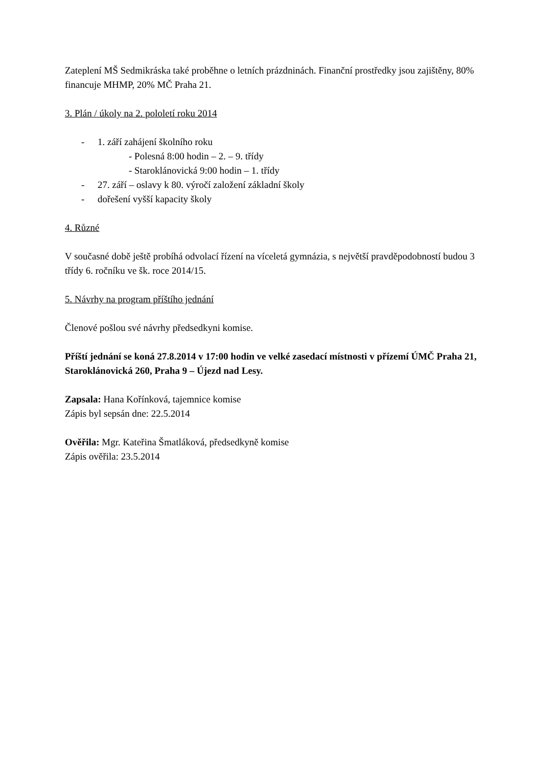Zateplení MŠ Sedmikráska také proběhne o letních prázdninách. Finanční prostředky jsou zajištěny, 80% financuje MHMP, 20% MČ Praha 21.
3. Plán / úkoly na 2. pololetí roku 2014
- 1. září zahájení školního roku
- Polesná 8:00 hodin – 2. – 9. třídy
- Staroklánovická 9:00 hodin – 1. třídy
- 27. září – oslavy k 80. výročí založení základní školy
- dořešení vyšší kapacity školy
4. Různé
V současné době ještě probíhá odvolací řízení na víceletá gymnázia, s největší pravděpodobností budou 3 třídy 6. ročníku ve šk. roce 2014/15.
5. Návrhy na program příštího jednání
Členové pošlou své návrhy předsedkyni komise.
Příští jednání se koná 27.8.2014 v 17:00 hodin ve velké zasedací místnosti v přízemí ÚMČ Praha 21, Staroklánovická 260, Praha 9 – Újezd nad Lesy.
Zapsala: Hana Kořínková, tajemnice komise
Zápis byl sepsán dne: 22.5.2014
Ověřila: Mgr. Kateřina Šmatláková, předsedkyně komise
Zápis ověřila: 23.5.2014